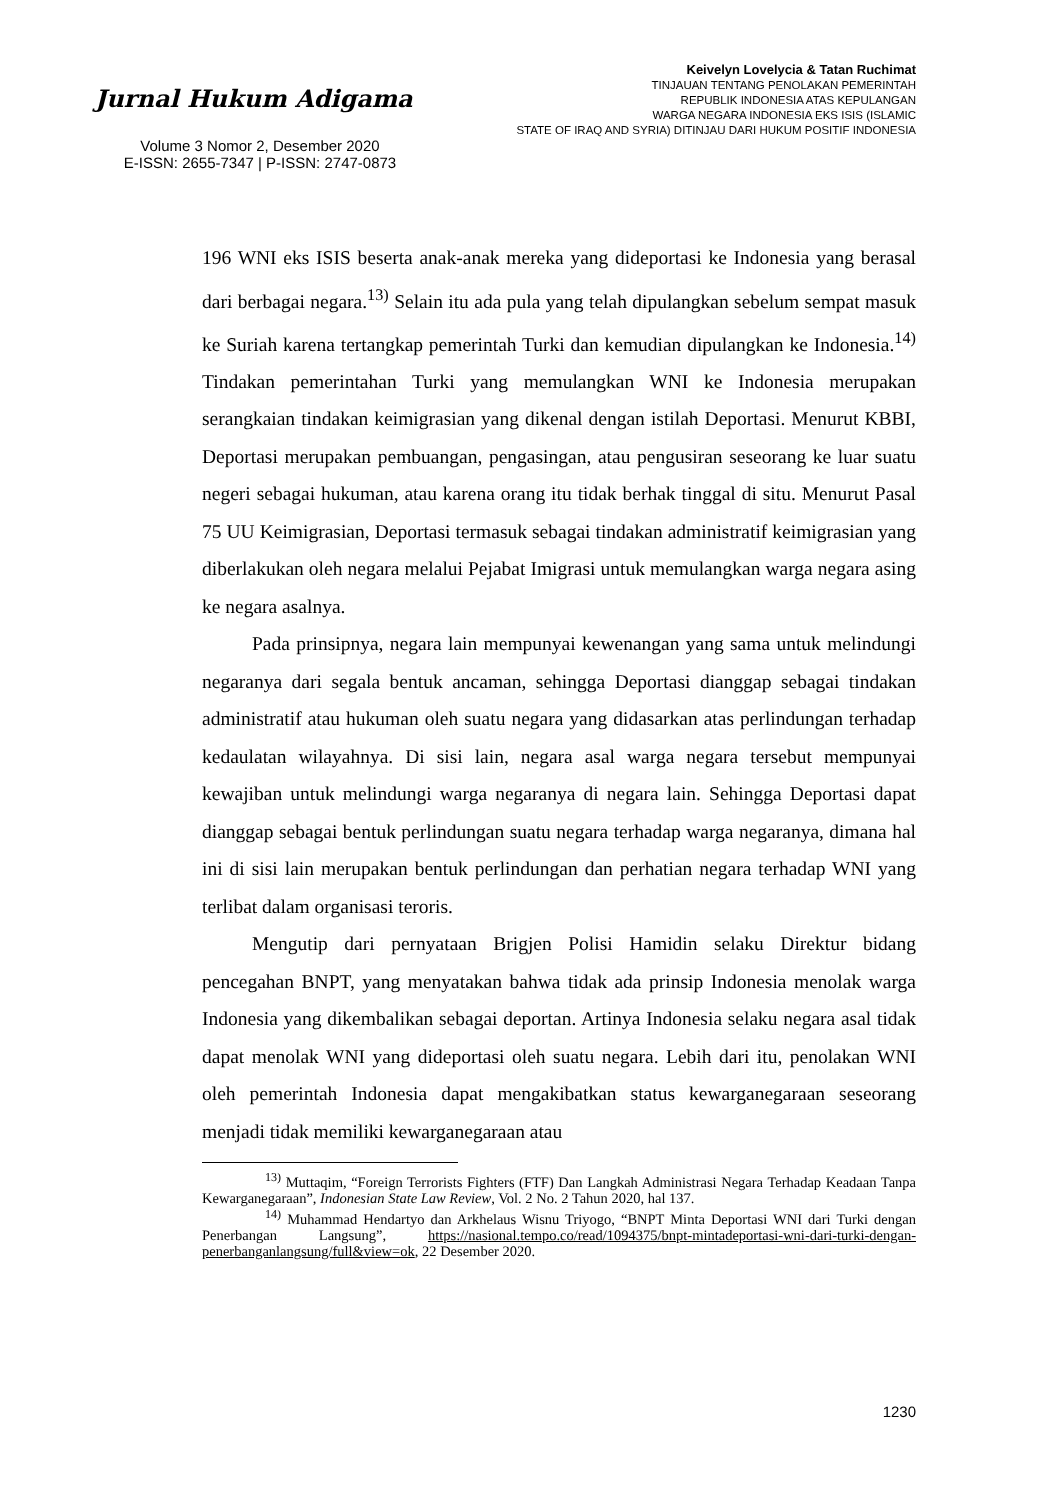Jurnal Hukum Adigama
Volume 3 Nomor 2, Desember 2020
E-ISSN: 2655-7347 | P-ISSN: 2747-0873
Keivelyn Lovelycia & Tatan Ruchimat
TINJAUAN TENTANG PENOLAKAN PEMERINTAH
REPUBLIK INDONESIA ATAS KEPULANGAN
WARGA NEGARA INDONESIA EKS ISIS (ISLAMIC
STATE OF IRAQ AND SYRIA) DITINJAU DARI HUKUM POSITIF INDONESIA
196 WNI eks ISIS beserta anak-anak mereka yang dideportasi ke Indonesia yang berasal dari berbagai negara.<sup>13)</sup> Selain itu ada pula yang telah dipulangkan sebelum sempat masuk ke Suriah karena tertangkap pemerintah Turki dan kemudian dipulangkan ke Indonesia.<sup>14)</sup> Tindakan pemerintahan Turki yang memulangkan WNI ke Indonesia merupakan serangkaian tindakan keimigrasian yang dikenal dengan istilah Deportasi. Menurut KBBI, Deportasi merupakan pembuangan, pengasingan, atau pengusiran seseorang ke luar suatu negeri sebagai hukuman, atau karena orang itu tidak berhak tinggal di situ. Menurut Pasal 75 UU Keimigrasian, Deportasi termasuk sebagai tindakan administratif keimigrasian yang diberlakukan oleh negara melalui Pejabat Imigrasi untuk memulangkan warga negara asing ke negara asalnya.
Pada prinsipnya, negara lain mempunyai kewenangan yang sama untuk melindungi negaranya dari segala bentuk ancaman, sehingga Deportasi dianggap sebagai tindakan administratif atau hukuman oleh suatu negara yang didasarkan atas perlindungan terhadap kedaulatan wilayahnya. Di sisi lain, negara asal warga negara tersebut mempunyai kewajiban untuk melindungi warga negaranya di negara lain. Sehingga Deportasi dapat dianggap sebagai bentuk perlindungan suatu negara terhadap warga negaranya, dimana hal ini di sisi lain merupakan bentuk perlindungan dan perhatian negara terhadap WNI yang terlibat dalam organisasi teroris.
Mengutip dari pernyataan Brigjen Polisi Hamidin selaku Direktur bidang pencegahan BNPT, yang menyatakan bahwa tidak ada prinsip Indonesia menolak warga Indonesia yang dikembalikan sebagai deportan. Artinya Indonesia selaku negara asal tidak dapat menolak WNI yang dideportasi oleh suatu negara. Lebih dari itu, penolakan WNI oleh pemerintah Indonesia dapat mengakibatkan status kewarganegaraan seseorang menjadi tidak memiliki kewarganegaraan atau
<sup>13)</sup> Muttaqim, “Foreign Terrorists Fighters (FTF) Dan Langkah Administrasi Negara Terhadap Keadaan Tanpa Kewarganegaraan”, Indonesian State Law Review, Vol. 2 No. 2 Tahun 2020, hal 137.
<sup>14)</sup> Muhammad Hendartyo dan Arkhelaus Wisnu Triyogo, “BNPT Minta Deportasi WNI dari Turki dengan Penerbangan Langsung”, https://nasional.tempo.co/read/1094375/bnpt-mintadeportasi-wni-dari-turki-dengan-penerbanganlangsung/full&view=ok, 22 Desember 2020.
1230